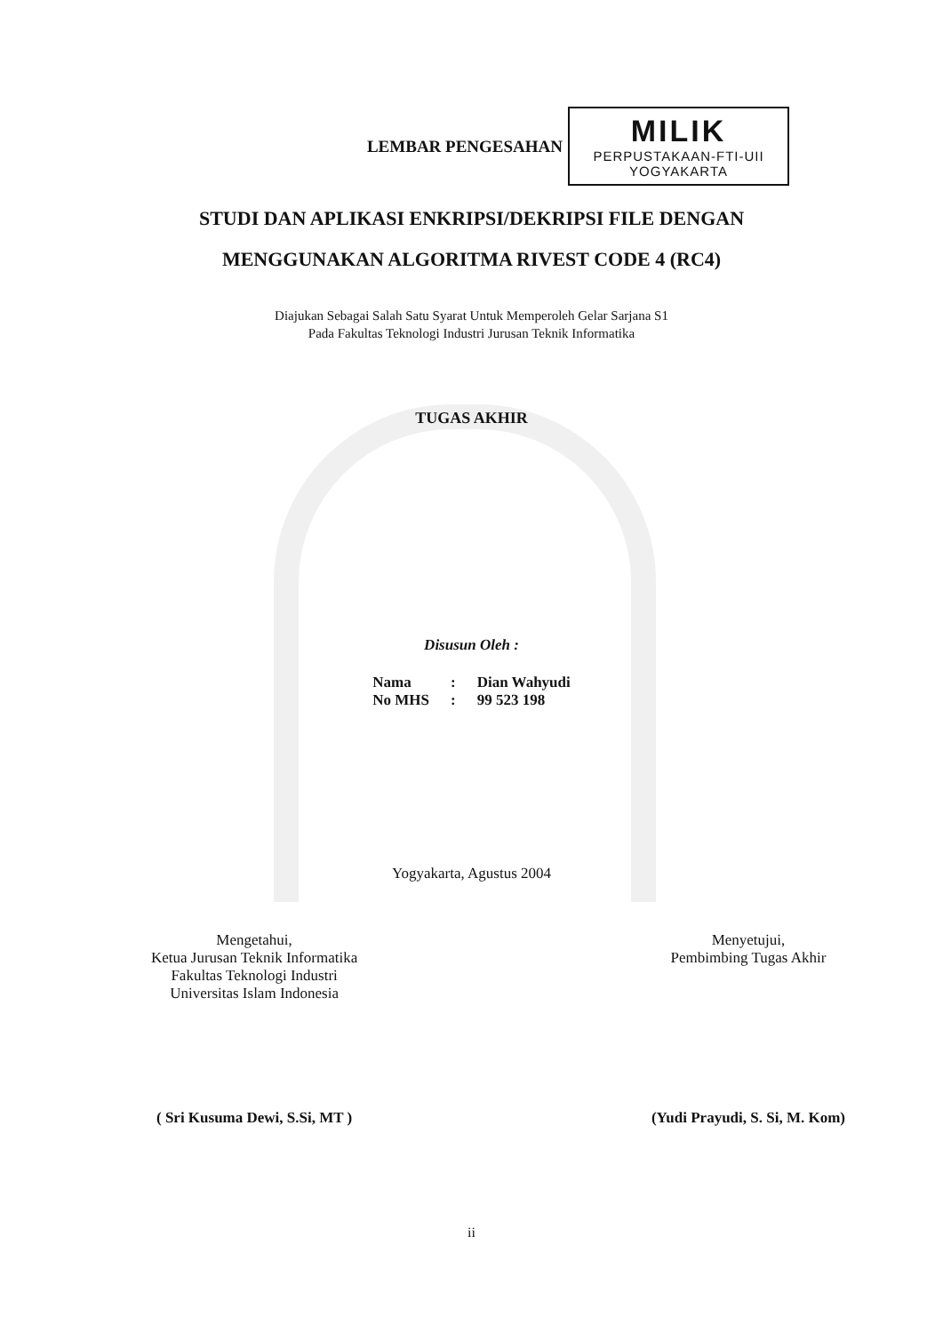LEMBAR PENGESAHAN
MILIK
PERPUSTAKAAN-FTI-UII
YOGYAKARTA
STUDI DAN APLIKASI ENKRIPSI/DEKRIPSI FILE DENGAN
MENGGUNAKAN ALGORITMA RIVEST CODE 4 (RC4)
Diajukan Sebagai Salah Satu Syarat Untuk Memperoleh Gelar Sarjana S1
Pada Fakultas Teknologi Industri Jurusan Teknik Informatika
TUGAS AKHIR
Disusun Oleh :
| Nama | : | Dian Wahyudi |
| No MHS | : | 99 523 198 |
Yogyakarta, Agustus 2004
Mengetahui,
Ketua Jurusan Teknik Informatika
Fakultas Teknologi Industri
Universitas Islam Indonesia
( Sri Kusuma Dewi, S.Si, MT )
Menyetujui,
Pembimbing Tugas Akhir
(Yudi Prayudi, S. Si, M. Kom)
ii